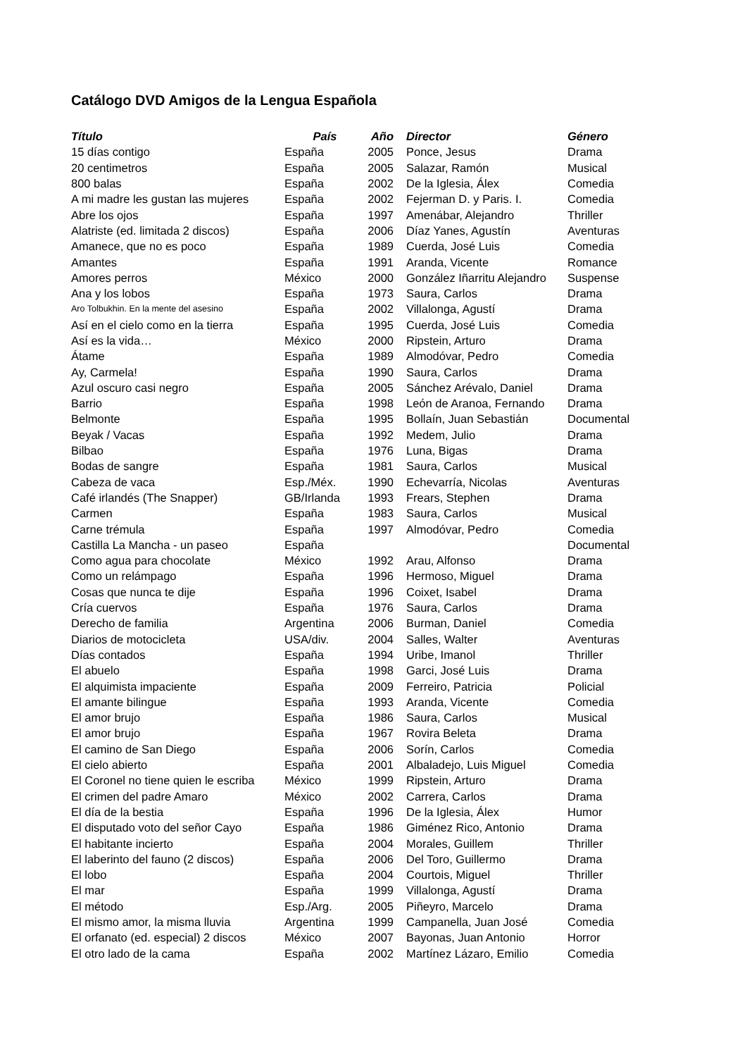Catálogo DVD Amigos de la Lengua Española
| Título | País | Año | Director | Género |
| --- | --- | --- | --- | --- |
| 15 días contigo | España | 2005 | Ponce, Jesus | Drama |
| 20 centimetros | España | 2005 | Salazar, Ramón | Musical |
| 800 balas | España | 2002 | De la Iglesia, Álex | Comedia |
| A mi madre les gustan las mujeres | España | 2002 | Fejerman D. y Paris. I. | Comedia |
| Abre los ojos | España | 1997 | Amenábar, Alejandro | Thriller |
| Alatriste (ed. limitada 2 discos) | España | 2006 | Díaz Yanes, Agustín | Aventuras |
| Amanece, que no es poco | España | 1989 | Cuerda, José Luis | Comedia |
| Amantes | España | 1991 | Aranda, Vicente | Romance |
| Amores perros | México | 2000 | González Iñarritu Alejandro | Suspense |
| Ana y los lobos | España | 1973 | Saura, Carlos | Drama |
| Aro Tolbukhin. En la mente del asesino | España | 2002 | Villalonga, Agustí | Drama |
| Así en el cielo como en la tierra | España | 1995 | Cuerda, José Luis | Comedia |
| Así es la vida… | México | 2000 | Ripstein, Arturo | Drama |
| Átame | España | 1989 | Almodóvar, Pedro | Comedia |
| Ay, Carmela! | España | 1990 | Saura, Carlos | Drama |
| Azul oscuro casi negro | España | 2005 | Sánchez Arévalo, Daniel | Drama |
| Barrio | España | 1998 | León de Aranoa, Fernando | Drama |
| Belmonte | España | 1995 | Bollaín, Juan Sebastián | Documental |
| Beyak / Vacas | España | 1992 | Medem, Julio | Drama |
| Bilbao | España | 1976 | Luna, Bigas | Drama |
| Bodas de sangre | España | 1981 | Saura, Carlos | Musical |
| Cabeza de vaca | Esp./Méx. | 1990 | Echevarría, Nicolas | Aventuras |
| Café irlandés (The Snapper) | GB/Irlanda | 1993 | Frears, Stephen | Drama |
| Carmen | España | 1983 | Saura, Carlos | Musical |
| Carne trémula | España | 1997 | Almodóvar, Pedro | Comedia |
| Castilla La Mancha - un paseo | España | | | Documental |
| Como agua para chocolate | México | 1992 | Arau, Alfonso | Drama |
| Como un relámpago | España | 1996 | Hermoso, Miguel | Drama |
| Cosas que nunca te dije | España | 1996 | Coixet, Isabel | Drama |
| Cría cuervos | España | 1976 | Saura, Carlos | Drama |
| Derecho de familia | Argentina | 2006 | Burman, Daniel | Comedia |
| Diarios de motocicleta | USA/div. | 2004 | Salles, Walter | Aventuras |
| Días contados | España | 1994 | Uribe, Imanol | Thriller |
| El abuelo | España | 1998 | Garci, José Luis | Drama |
| El alquimista impaciente | España | 2009 | Ferreiro, Patricia | Policial |
| El amante bilingue | España | 1993 | Aranda, Vicente | Comedia |
| El amor brujo | España | 1986 | Saura, Carlos | Musical |
| El amor brujo | España | 1967 | Rovira Beleta | Drama |
| El camino de San Diego | España | 2006 | Sorín, Carlos | Comedia |
| El cielo abierto | España | 2001 | Albaladejo, Luis Miguel | Comedia |
| El Coronel no tiene quien le escriba | México | 1999 | Ripstein, Arturo | Drama |
| El crimen del padre Amaro | México | 2002 | Carrera, Carlos | Drama |
| El día de la bestia | España | 1996 | De la Iglesia, Álex | Humor |
| El disputado voto del señor Cayo | España | 1986 | Giménez Rico, Antonio | Drama |
| El habitante incierto | España | 2004 | Morales, Guillem | Thriller |
| El laberinto del fauno (2 discos) | España | 2006 | Del Toro, Guillermo | Drama |
| El lobo | España | 2004 | Courtois, Miguel | Thriller |
| El mar | España | 1999 | Villalonga, Agustí | Drama |
| El método | Esp./Arg. | 2005 | Piñeyro, Marcelo | Drama |
| El mismo amor, la misma lluvia | Argentina | 1999 | Campanella, Juan José | Comedia |
| El orfanato (ed. especial) 2 discos | México | 2007 | Bayonas, Juan Antonio | Horror |
| El otro lado de la cama | España | 2002 | Martínez Lázaro, Emilio | Comedia |